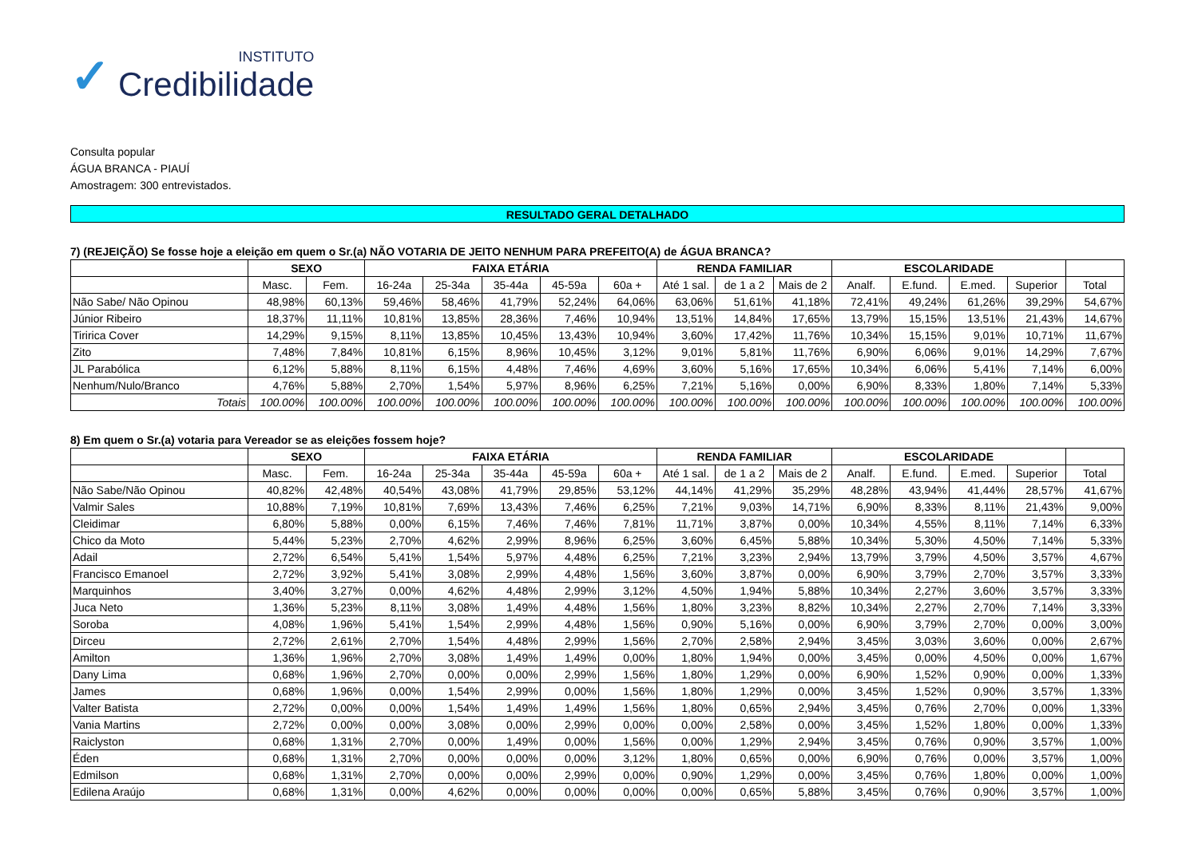✓
INSTITUTO
Credibilidade
Consulta popular
ÁGUA BRANCA - PIAUÍ
Amostragem: 300 entrevistados.
RESULTADO GERAL DETALHADO
7) (REJEIÇÃO) Se fosse hoje a eleição em quem o Sr.(a) NÃO VOTARIA DE JEITO NENHUM PARA PREFEITO(A) de ÁGUA BRANCA?
| | SEXO | | FAIXA ETÁRIA | | | | | RENDA FAMILIAR | | | ESCOLARIDADE | | | | |
| --- | --- | --- | --- | --- | --- | --- | --- | --- | --- | --- | --- | --- | --- | --- | --- |
| | Masc. | Fem. | 16-24a | 25-34a | 35-44a | 45-59a | 60a + | Até 1 sal. | de 1 a 2 | Mais de 2 | Analf. | E.fund. | E.med. | Superior | Total |
| Não Sabe/ Não Opinou | 48,98% | 60,13% | 59,46% | 58,46% | 41,79% | 52,24% | 64,06% | 63,06% | 51,61% | 41,18% | 72,41% | 49,24% | 61,26% | 39,29% | 54,67% |
| Júnior Ribeiro | 18,37% | 11,11% | 10,81% | 13,85% | 28,36% | 7,46% | 10,94% | 13,51% | 14,84% | 17,65% | 13,79% | 15,15% | 13,51% | 21,43% | 14,67% |
| Tiririca Cover | 14,29% | 9,15% | 8,11% | 13,85% | 10,45% | 13,43% | 10,94% | 3,60% | 17,42% | 11,76% | 10,34% | 15,15% | 9,01% | 10,71% | 11,67% |
| Zito | 7,48% | 7,84% | 10,81% | 6,15% | 8,96% | 10,45% | 3,12% | 9,01% | 5,81% | 11,76% | 6,90% | 6,06% | 9,01% | 14,29% | 7,67% |
| JL Parabólica | 6,12% | 5,88% | 8,11% | 6,15% | 4,48% | 7,46% | 4,69% | 3,60% | 5,16% | 17,65% | 10,34% | 6,06% | 5,41% | 7,14% | 6,00% |
| Nenhum/Nulo/Branco | 4,76% | 5,88% | 2,70% | 1,54% | 5,97% | 8,96% | 6,25% | 7,21% | 5,16% | 0,00% | 6,90% | 8,33% | 1,80% | 7,14% | 5,33% |
| Totais | 100.00% | 100.00% | 100.00% | 100.00% | 100.00% | 100.00% | 100.00% | 100.00% | 100.00% | 100.00% | 100.00% | 100.00% | 100.00% | 100.00% | 100.00% |
8) Em quem o Sr.(a) votaria para Vereador se as eleições fossem hoje?
| | SEXO | | FAIXA ETÁRIA | | | | | RENDA FAMILIAR | | | ESCOLARIDADE | | | | |
| --- | --- | --- | --- | --- | --- | --- | --- | --- | --- | --- | --- | --- | --- | --- | --- |
| | Masc. | Fem. | 16-24a | 25-34a | 35-44a | 45-59a | 60a + | Até 1 sal. | de 1 a 2 | Mais de 2 | Analf. | E.fund. | E.med. | Superior | Total |
| Não Sabe/Não Opinou | 40,82% | 42,48% | 40,54% | 43,08% | 41,79% | 29,85% | 53,12% | 44,14% | 41,29% | 35,29% | 48,28% | 43,94% | 41,44% | 28,57% | 41,67% |
| Valmir Sales | 10,88% | 7,19% | 10,81% | 7,69% | 13,43% | 7,46% | 6,25% | 7,21% | 9,03% | 14,71% | 6,90% | 8,33% | 8,11% | 21,43% | 9,00% |
| Cleidimar | 6,80% | 5,88% | 0,00% | 6,15% | 7,46% | 7,46% | 7,81% | 11,71% | 3,87% | 0,00% | 10,34% | 4,55% | 8,11% | 7,14% | 6,33% |
| Chico da Moto | 5,44% | 5,23% | 2,70% | 4,62% | 2,99% | 8,96% | 6,25% | 3,60% | 6,45% | 5,88% | 10,34% | 5,30% | 4,50% | 7,14% | 5,33% |
| Adail | 2,72% | 6,54% | 5,41% | 1,54% | 5,97% | 4,48% | 6,25% | 7,21% | 3,23% | 2,94% | 13,79% | 3,79% | 4,50% | 3,57% | 4,67% |
| Francisco Emanoel | 2,72% | 3,92% | 5,41% | 3,08% | 2,99% | 4,48% | 1,56% | 3,60% | 3,87% | 0,00% | 6,90% | 3,79% | 2,70% | 3,57% | 3,33% |
| Marquinhos | 3,40% | 3,27% | 0,00% | 4,62% | 4,48% | 2,99% | 3,12% | 4,50% | 1,94% | 5,88% | 10,34% | 2,27% | 3,60% | 3,57% | 3,33% |
| Juca Neto | 1,36% | 5,23% | 8,11% | 3,08% | 1,49% | 4,48% | 1,56% | 1,80% | 3,23% | 8,82% | 10,34% | 2,27% | 2,70% | 7,14% | 3,33% |
| Soroba | 4,08% | 1,96% | 5,41% | 1,54% | 2,99% | 4,48% | 1,56% | 0,90% | 5,16% | 0,00% | 6,90% | 3,79% | 2,70% | 0,00% | 3,00% |
| Dirceu | 2,72% | 2,61% | 2,70% | 1,54% | 4,48% | 2,99% | 1,56% | 2,70% | 2,58% | 2,94% | 3,45% | 3,03% | 3,60% | 0,00% | 2,67% |
| Amilton | 1,36% | 1,96% | 2,70% | 3,08% | 1,49% | 1,49% | 0,00% | 1,80% | 1,94% | 0,00% | 3,45% | 0,00% | 4,50% | 0,00% | 1,67% |
| Dany Lima | 0,68% | 1,96% | 2,70% | 0,00% | 0,00% | 2,99% | 1,56% | 1,80% | 1,29% | 0,00% | 6,90% | 1,52% | 0,90% | 0,00% | 1,33% |
| James | 0,68% | 1,96% | 0,00% | 1,54% | 2,99% | 0,00% | 1,56% | 1,80% | 1,29% | 0,00% | 3,45% | 1,52% | 0,90% | 3,57% | 1,33% |
| Valter Batista | 2,72% | 0,00% | 0,00% | 1,54% | 1,49% | 1,49% | 1,56% | 1,80% | 0,65% | 2,94% | 3,45% | 0,76% | 2,70% | 0,00% | 1,33% |
| Vania Martins | 2,72% | 0,00% | 0,00% | 3,08% | 0,00% | 2,99% | 0,00% | 0,00% | 2,58% | 0,00% | 3,45% | 1,52% | 1,80% | 0,00% | 1,33% |
| Raiclyston | 0,68% | 1,31% | 2,70% | 0,00% | 1,49% | 0,00% | 1,56% | 0,00% | 1,29% | 2,94% | 3,45% | 0,76% | 0,90% | 3,57% | 1,00% |
| Éden | 0,68% | 1,31% | 2,70% | 0,00% | 0,00% | 0,00% | 3,12% | 1,80% | 0,65% | 0,00% | 6,90% | 0,76% | 0,00% | 3,57% | 1,00% |
| Edmilson | 0,68% | 1,31% | 2,70% | 0,00% | 0,00% | 2,99% | 0,00% | 0,90% | 1,29% | 0,00% | 3,45% | 0,76% | 1,80% | 0,00% | 1,00% |
| Edilena Araújo | 0,68% | 1,31% | 0,00% | 4,62% | 0,00% | 0,00% | 0,00% | 0,00% | 0,65% | 5,88% | 3,45% | 0,76% | 0,90% | 3,57% | 1,00% |